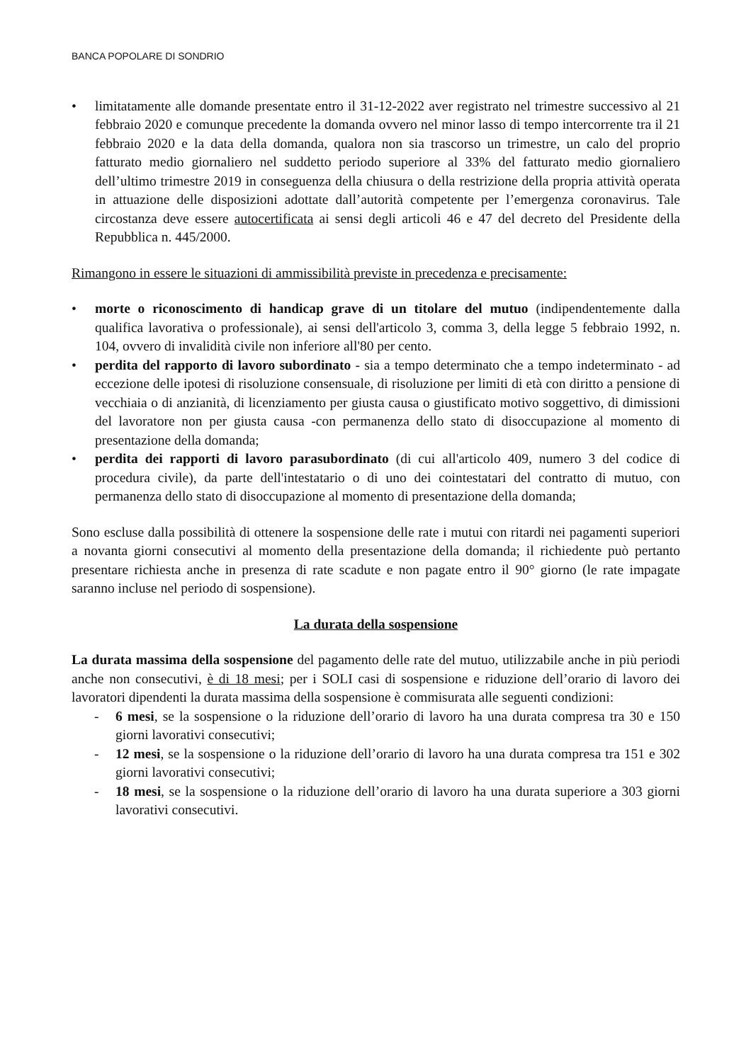BANCA POPOLARE DI SONDRIO
• limitatamente alle domande presentate entro il 31-12-2022 aver registrato nel trimestre successivo al 21 febbraio 2020 e comunque precedente la domanda ovvero nel minor lasso di tempo intercorrente tra il 21 febbraio 2020 e la data della domanda, qualora non sia trascorso un trimestre, un calo del proprio fatturato medio giornaliero nel suddetto periodo superiore al 33% del fatturato medio giornaliero dell’ultimo trimestre 2019 in conseguenza della chiusura o della restrizione della propria attività operata in attuazione delle disposizioni adottate dall’autorità competente per l’emergenza coronavirus. Tale circostanza deve essere autocertificata ai sensi degli articoli 46 e 47 del decreto del Presidente della Repubblica n. 445/2000.
Rimangono in essere le situazioni di ammissibilità previste in precedenza e precisamente:
• morte o riconoscimento di handicap grave di un titolare del mutuo (indipendentemente dalla qualifica lavorativa o professionale), ai sensi dell'articolo 3, comma 3, della legge 5 febbraio 1992, n. 104, ovvero di invalidità civile non inferiore all'80 per cento.
• perdita del rapporto di lavoro subordinato - sia a tempo determinato che a tempo indeterminato - ad eccezione delle ipotesi di risoluzione consensuale, di risoluzione per limiti di età con diritto a pensione di vecchiaia o di anzianità, di licenziamento per giusta causa o giustificato motivo soggettivo, di dimissioni del lavoratore non per giusta causa -con permanenza dello stato di disoccupazione al momento di presentazione della domanda;
• perdita dei rapporti di lavoro parasubordinato (di cui all'articolo 409, numero 3 del codice di procedura civile), da parte dell'intestatario o di uno dei cointestatari del contratto di mutuo, con permanenza dello stato di disoccupazione al momento di presentazione della domanda;
Sono escluse dalla possibilità di ottenere la sospensione delle rate i mutui con ritardi nei pagamenti superiori a novanta giorni consecutivi al momento della presentazione della domanda; il richiedente può pertanto presentare richiesta anche in presenza di rate scadute e non pagate entro il 90° giorno (le rate impagate saranno incluse nel periodo di sospensione).
La durata della sospensione
La durata massima della sospensione del pagamento delle rate del mutuo, utilizzabile anche in più periodi anche non consecutivi, è di 18 mesi; per i SOLI casi di sospensione e riduzione dell’orario di lavoro dei lavoratori dipendenti la durata massima della sospensione è commisurata alle seguenti condizioni:
- 6 mesi, se la sospensione o la riduzione dell’orario di lavoro ha una durata compresa tra 30 e 150 giorni lavorativi consecutivi;
- 12 mesi, se la sospensione o la riduzione dell’orario di lavoro ha una durata compresa tra 151 e 302 giorni lavorativi consecutivi;
- 18 mesi, se la sospensione o la riduzione dell’orario di lavoro ha una durata superiore a 303 giorni lavorativi consecutivi.